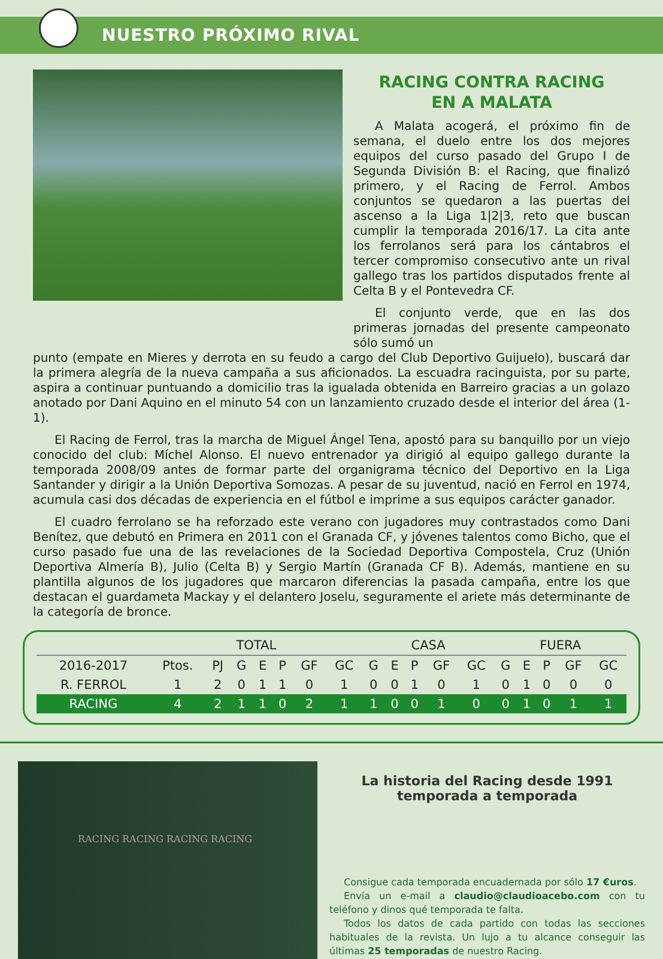NUESTRO PRÓXIMO RIVAL
RACING CONTRA RACING
EN A MALATA
A Malata acogerá, el próximo fin de semana, el duelo entre los dos mejores equipos del curso pasado del Grupo I de Segunda División B: el Racing, que finalizó primero, y el Racing de Ferrol. Ambos conjuntos se quedaron a las puertas del ascenso a la Liga 1|2|3, reto que buscan cumplir la temporada 2016/17. La cita ante los ferrolanos será para los cántabros el tercer compromiso consecutivo ante un rival gallego tras los partidos disputados frente al Celta B y el Pontevedra CF.
El conjunto verde, que en las dos primeras jornadas del presente campeonato sólo sumó un
punto (empate en Mieres y derrota en su feudo a cargo del Club Deportivo Guijuelo), buscará dar la primera alegría de la nueva campaña a sus aficionados. La escuadra racinguista, por su parte, aspira a continuar puntuando a domicilio tras la igualada obtenida en Barreiro gracias a un golazo anotado por Dani Aquino en el minuto 54 con un lanzamiento cruzado desde el interior del área (1-1).
El Racing de Ferrol, tras la marcha de Miguel Ángel Tena, apostó para su banquillo por un viejo conocido del club: Míchel Alonso. El nuevo entrenador ya dirigió al equipo gallego durante la temporada 2008/09 antes de formar parte del organigrama técnico del Deportivo en la Liga Santander y dirigir a la Unión Deportiva Somozas. A pesar de su juventud, nació en Ferrol en 1974, acumula casi dos décadas de experiencia en el fútbol e imprime a sus equipos carácter ganador.
El cuadro ferrolano se ha reforzado este verano con jugadores muy contrastados como Dani Benítez, que debutó en Primera en 2011 con el Granada CF, y jóvenes talentos como Bicho, que el curso pasado fue una de las revelaciones de la Sociedad Deportiva Compostela, Cruz (Unión Deportiva Almería B), Julio (Celta B) y Sergio Martín (Granada CF B). Además, mantiene en su plantilla algunos de los jugadores que marcaron diferencias la pasada campaña, entre los que destacan el guardameta Mackay y el delantero Joselu, seguramente el ariete más determinante de la categoría de bronce.
| | TOTAL | | | | | | | CASA | | | | | FUERA | | | | |
| --- | --- | --- | --- | --- | --- | --- | --- | --- | --- | --- | --- | --- | --- | --- | --- | --- | --- |
| 2016-2017 | Ptos. | PJ | G | E | P | GF | GC | G | E | P | GF | GC | G | E | P | GF | GC |
| R. FERROL | 1 | 2 | 0 | 1 | 1 | 0 | 1 | 0 | 0 | 1 | 0 | 1 | 0 | 1 | 0 | 0 | 0 |
| RACING | 4 | 2 | 1 | 1 | 0 | 2 | 1 | 1 | 0 | 0 | 1 | 0 | 0 | 1 | 0 | 1 | 1 |
RACING RACING RACING RACING
La historia del Racing desde 1991
temporada a temporada
Consigue cada temporada encuadernada por sólo 17 €uros.
Envía un e-mail a claudio@claudioacebo.com con tu teléfono y dinos qué temporada te falta.
Todos los datos de cada partido con todas las secciones habituales de la revista. Un lujo a tu alcance conseguir las últimas 25 temporadas de nuestro Racing.